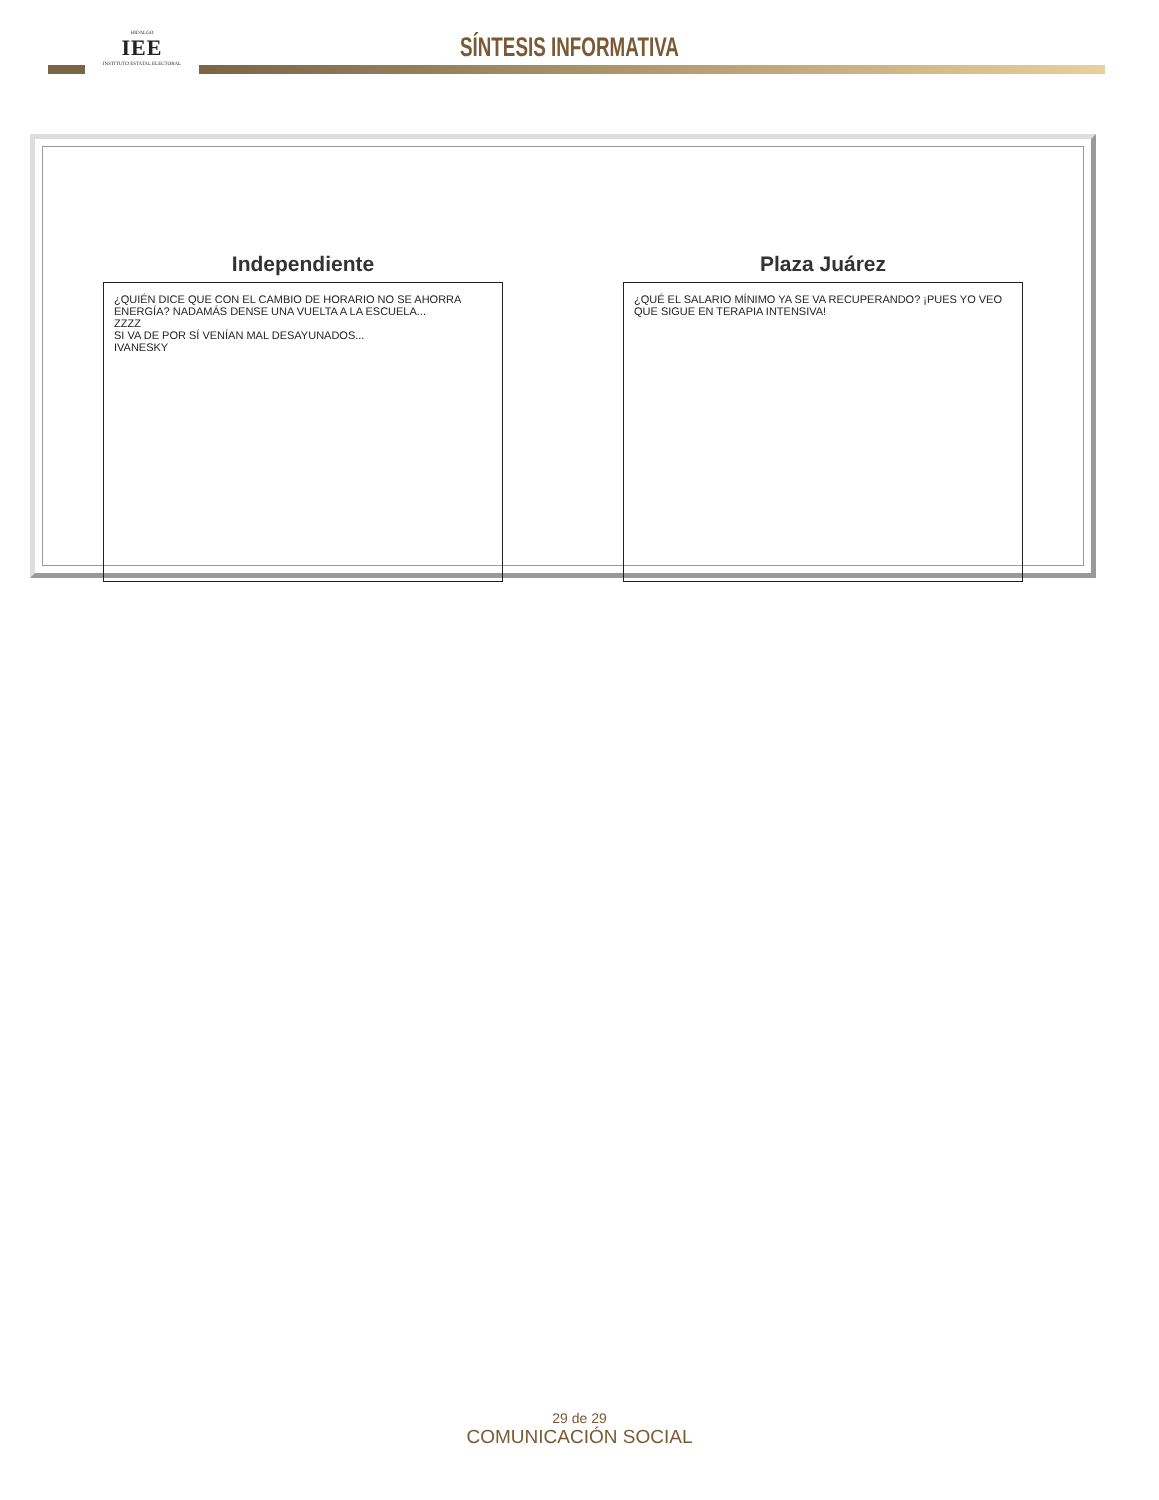HIDALGO
IEE
INSTITUTO ESTATAL ELECTORAL
SÍNTESIS INFORMATIVA
Independiente
¿QUIÉN DICE QUE CON EL CAMBIO DE HORARIO NO SE AHORRA ENERGÍA? NADAMÁS DENSE UNA VUELTA A LA ESCUELA...
ZZZZ
SI VA DE POR SÍ VENÍAN MAL DESAYUNADOS...
IVANESKY
Plaza Juárez
¿QUÉ EL SALARIO MÍNIMO YA SE VA RECUPERANDO? ¡PUES YO VEO QUE SIGUE EN TERAPIA INTENSIVA!
29 de 29
COMUNICACIÓN SOCIAL